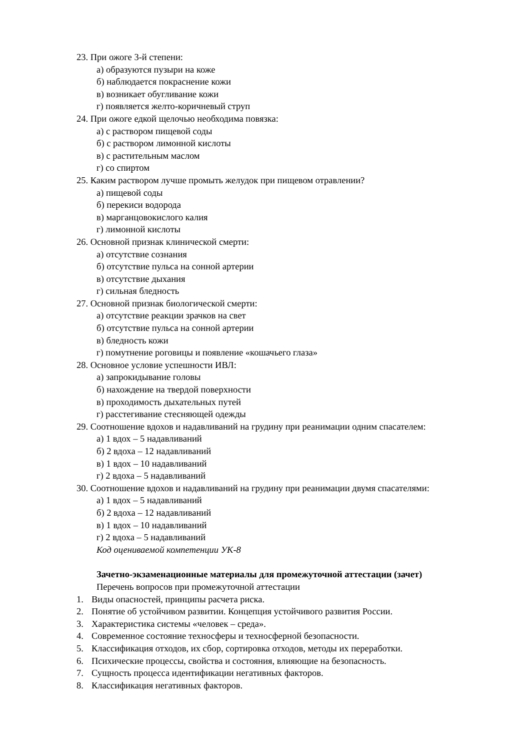23. При ожоге 3-й степени:
а) образуются пузыри на коже
б) наблюдается покраснение кожи
в) возникает обугливание кожи
г) появляется желто-коричневый струп
24. При ожоге едкой щелочью необходима повязка:
а) с раствором пищевой соды
б) с раствором лимонной кислоты
в) с растительным маслом
г) со спиртом
25. Каким раствором лучше промыть желудок при пищевом отравлении?
а) пищевой соды
б) перекиси водорода
в) марганцовокислого калия
г) лимонной кислоты
26. Основной признак клинической смерти:
а) отсутствие сознания
б) отсутствие пульса на сонной артерии
в) отсутствие дыхания
г) сильная бледность
27. Основной признак биологической смерти:
а) отсутствие реакции зрачков на свет
б) отсутствие пульса на сонной артерии
в) бледность кожи
г) помутнение роговицы и появление «кошачьего глаза»
28. Основное условие успешности ИВЛ:
а) запрокидывание головы
б) нахождение на твердой поверхности
в) проходимость дыхательных путей
г) расстегивание стесняющей одежды
29. Соотношение вдохов и надавливаний на грудину при реанимации одним спасателем:
а) 1 вдох – 5 надавливаний
б) 2 вдоха – 12 надавливаний
в) 1 вдох – 10 надавливаний
г) 2 вдоха – 5 надавливаний
30. Соотношение вдохов и надавливаний на грудину при реанимации двумя спасателями:
а) 1 вдох – 5 надавливаний
б) 2 вдоха – 12 надавливаний
в) 1 вдох – 10 надавливаний
г) 2 вдоха – 5 надавливаний
Код оцениваемой компетенции УК-8
Зачетно-экзаменационные материалы для промежуточной аттестации (зачет)
Перечень вопросов при промежуточной аттестации
1. Виды опасностей, принципы расчета риска.
2. Понятие об устойчивом развитии. Концепция устойчивого развития России.
3. Характеристика системы «человек – среда».
4. Современное состояние техносферы и техносферной безопасности.
5. Классификация отходов, их сбор, сортировка отходов, методы их переработки.
6. Психические процессы, свойства и состояния, влияющие на безопасность.
7. Сущность процесса идентификации негативных факторов.
8. Классификация негативных факторов.